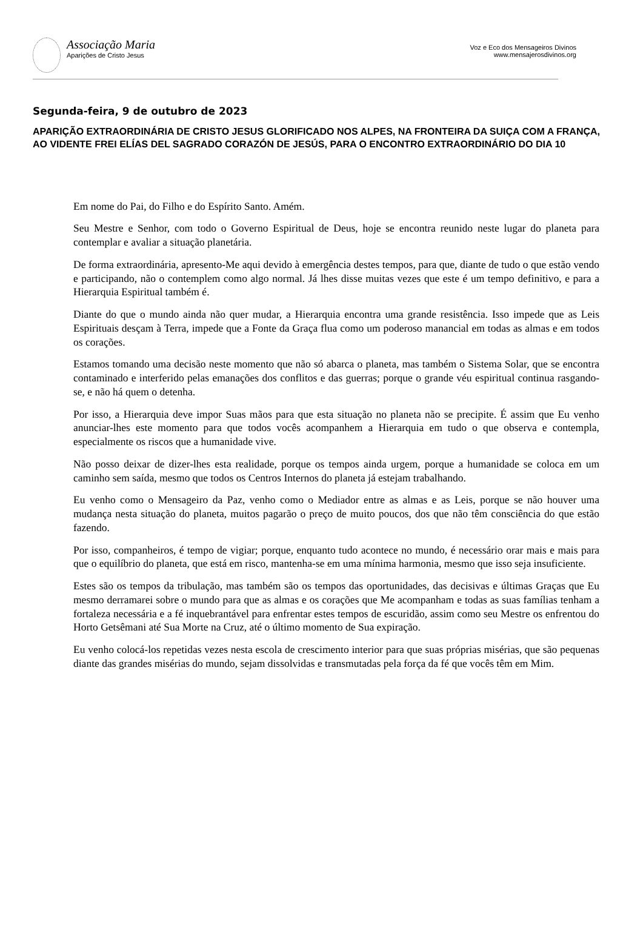Associação Maria
Aparições de Cristo Jesus
Voz e Eco dos Mensageiros Divinos
www.mensajerosdivinos.org
Segunda-feira, 9 de outubro de 2023
APARIÇÃO EXTRAORDINÁRIA DE CRISTO JESUS GLORIFICADO NOS ALPES, NA FRONTEIRA DA SUIÇA COM A FRANÇA, AO VIDENTE FREI ELÍAS DEL SAGRADO CORAZÓN DE JESÚS, PARA O ENCONTRO EXTRAORDINÁRIO DO DIA 10
Em nome do Pai, do Filho e do Espírito Santo. Amém.
Seu Mestre e Senhor, com todo o Governo Espiritual de Deus, hoje se encontra reunido neste lugar do planeta para contemplar e avaliar a situação planetária.
De forma extraordinária, apresento-Me aqui devido à emergência destes tempos, para que, diante de tudo o que estão vendo e participando, não o contemplem como algo normal. Já lhes disse muitas vezes que este é um tempo definitivo, e para a Hierarquia Espiritual também é.
Diante do que o mundo ainda não quer mudar, a Hierarquia encontra uma grande resistência. Isso impede que as Leis Espirituais desçam à Terra, impede que a Fonte da Graça flua como um poderoso manancial em todas as almas e em todos os corações.
Estamos tomando uma decisão neste momento que não só abarca o planeta, mas também o Sistema Solar, que se encontra contaminado e interferido pelas emanações dos conflitos e das guerras; porque o grande véu espiritual continua rasgando-se, e não há quem o detenha.
Por isso, a Hierarquia deve impor Suas mãos para que esta situação no planeta não se precipite. É assim que Eu venho anunciar-lhes este momento para que todos vocês acompanhem a Hierarquia em tudo o que observa e contempla, especialmente os riscos que a humanidade vive.
Não posso deixar de dizer-lhes esta realidade, porque os tempos ainda urgem, porque a humanidade se coloca em um caminho sem saída, mesmo que todos os Centros Internos do planeta já estejam trabalhando.
Eu venho como o Mensageiro da Paz, venho como o Mediador entre as almas e as Leis, porque se não houver uma mudança nesta situação do planeta, muitos pagarão o preço de muito poucos, dos que não têm consciência do que estão fazendo.
Por isso, companheiros, é tempo de vigiar; porque, enquanto tudo acontece no mundo, é necessário orar mais e mais para que o equilíbrio do planeta, que está em risco, mantenha-se em uma mínima harmonia, mesmo que isso seja insuficiente.
Estes são os tempos da tribulação, mas também são os tempos das oportunidades, das decisivas e últimas Graças que Eu mesmo derramarei sobre o mundo para que as almas e os corações que Me acompanham e todas as suas famílias tenham a fortaleza necessária e a fé inquebrantável para enfrentar estes tempos de escuridão, assim como seu Mestre os enfrentou do Horto Getsêmani até Sua Morte na Cruz, até o último momento de Sua expiração.
Eu venho colocá-los repetidas vezes nesta escola de crescimento interior para que suas próprias misérias, que são pequenas diante das grandes misérias do mundo, sejam dissolvidas e transmutadas pela força da fé que vocês têm em Mim.